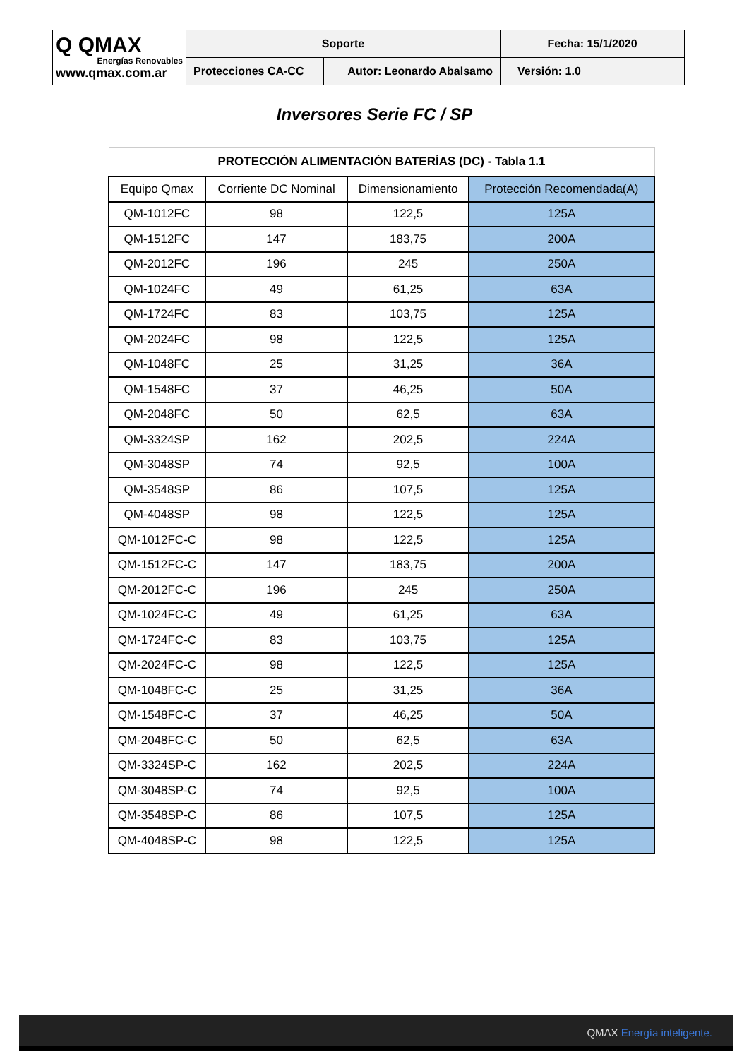| Q QMAX Energías Renovables www.qmax.com.ar | Soporte | | Fecha: 15/1/2020 |
| | Protecciones CA-CC | Autor: Leonardo Abalsamo | Versión: 1.0 |
Inversores Serie FC / SP
| PROTECCIÓN ALIMENTACIÓN BATERÍAS (DC) - Tabla 1.1 | | | |
| --- | --- | --- | --- |
| Equipo Qmax | Corriente DC Nominal | Dimensionamiento | Protección Recomendada(A) |
| QM-1012FC | 98 | 122,5 | 125A |
| QM-1512FC | 147 | 183,75 | 200A |
| QM-2012FC | 196 | 245 | 250A |
| QM-1024FC | 49 | 61,25 | 63A |
| QM-1724FC | 83 | 103,75 | 125A |
| QM-2024FC | 98 | 122,5 | 125A |
| QM-1048FC | 25 | 31,25 | 36A |
| QM-1548FC | 37 | 46,25 | 50A |
| QM-2048FC | 50 | 62,5 | 63A |
| QM-3324SP | 162 | 202,5 | 224A |
| QM-3048SP | 74 | 92,5 | 100A |
| QM-3548SP | 86 | 107,5 | 125A |
| QM-4048SP | 98 | 122,5 | 125A |
| QM-1012FC-C | 98 | 122,5 | 125A |
| QM-1512FC-C | 147 | 183,75 | 200A |
| QM-2012FC-C | 196 | 245 | 250A |
| QM-1024FC-C | 49 | 61,25 | 63A |
| QM-1724FC-C | 83 | 103,75 | 125A |
| QM-2024FC-C | 98 | 122,5 | 125A |
| QM-1048FC-C | 25 | 31,25 | 36A |
| QM-1548FC-C | 37 | 46,25 | 50A |
| QM-2048FC-C | 50 | 62,5 | 63A |
| QM-3324SP-C | 162 | 202,5 | 224A |
| QM-3048SP-C | 74 | 92,5 | 100A |
| QM-3548SP-C | 86 | 107,5 | 125A |
| QM-4048SP-C | 98 | 122,5 | 125A |
QMAX Energía inteligente.